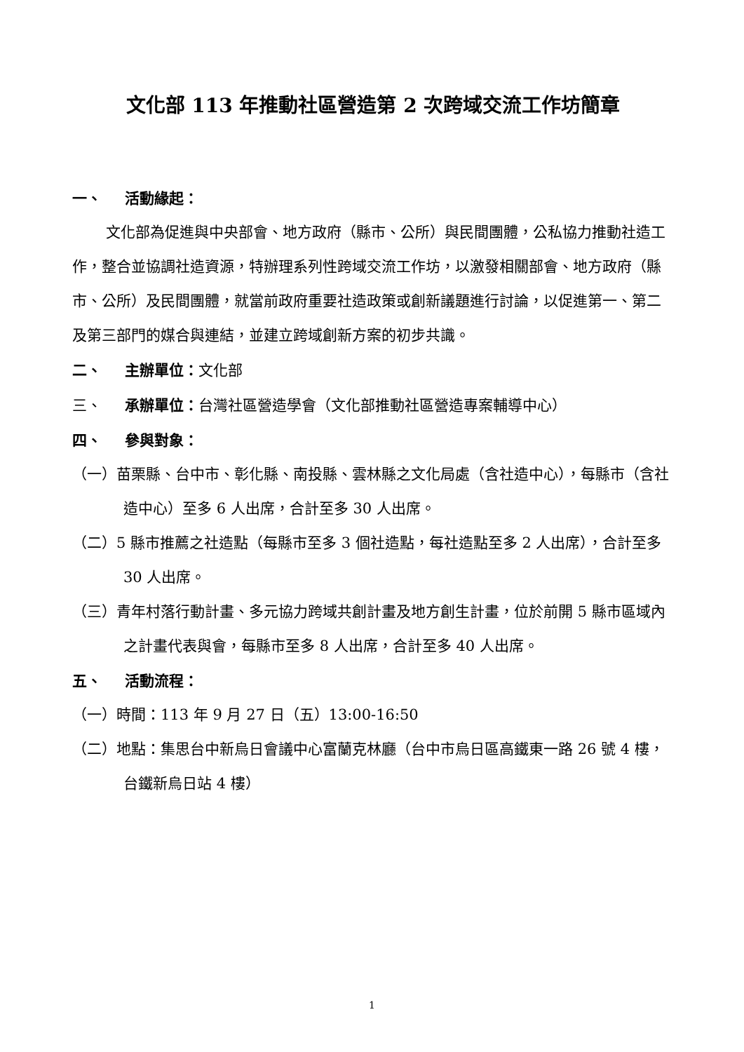文化部 113 年推動社區營造第 2 次跨域交流工作坊簡章
一、 活動緣起：
文化部為促進與中央部會、地方政府（縣市、公所）與民間團體，公私協力推動社造工作，整合並協調社造資源，特辦理系列性跨域交流工作坊，以激發相關部會、地方政府（縣市、公所）及民間團體，就當前政府重要社造政策或創新議題進行討論，以促進第一、第二及第三部門的媒合與連結，並建立跨域創新方案的初步共識。
二、 主辦單位：文化部
三、 承辦單位：台灣社區營造學會（文化部推動社區營造專案輔導中心）
四、 參與對象：
（一）苗栗縣、台中市、彰化縣、南投縣、雲林縣之文化局處（含社造中心），每縣市（含社造中心）至多 6 人出席，合計至多 30 人出席。
（二）5 縣市推薦之社造點（每縣市至多 3 個社造點，每社造點至多 2 人出席），合計至多 30 人出席。
（三）青年村落行動計畫、多元協力跨域共創計畫及地方創生計畫，位於前開 5 縣市區域內之計畫代表與會，每縣市至多 8 人出席，合計至多 40 人出席。
五、 活動流程：
（一）時間：113 年 9 月 27 日（五）13:00-16:50
（二）地點：集思台中新烏日會議中心富蘭克林廳（台中市烏日區高鐵東一路 26 號 4 樓，台鐵新烏日站 4 樓）
1